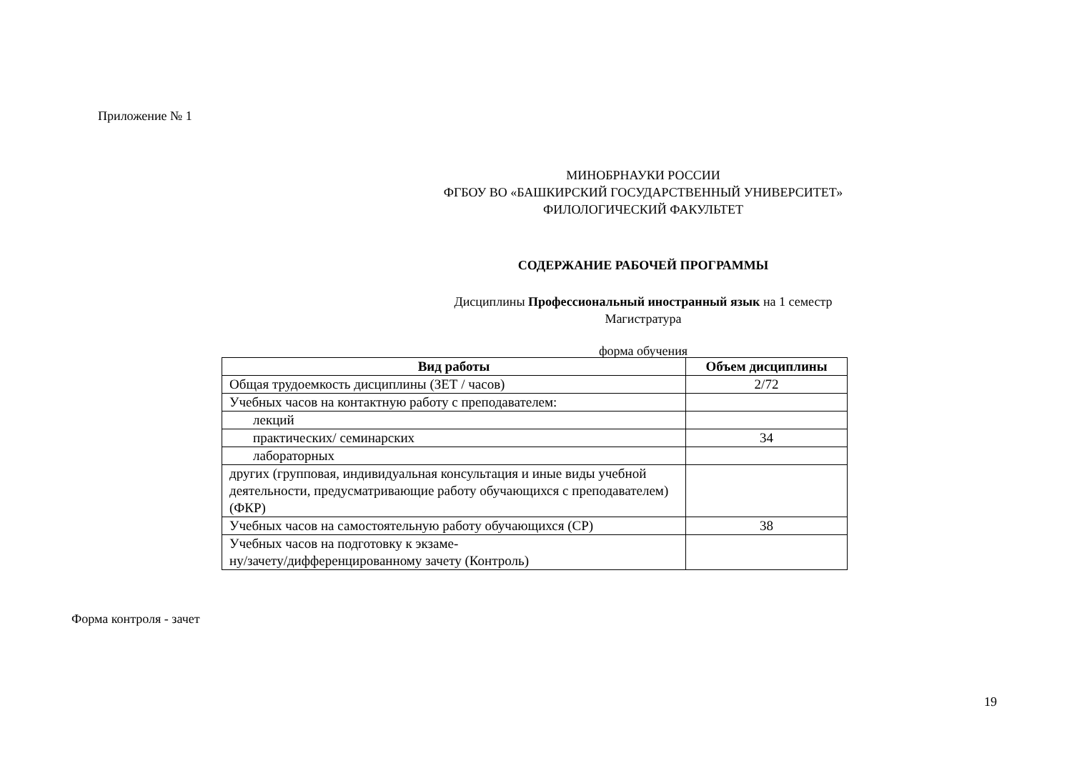Приложение № 1
МИНОБРНАУКИ РОССИИ
ФГБОУ ВО «БАШКИРСКИЙ ГОСУДАРСТВЕННЫЙ УНИВЕРСИТЕТ»
ФИЛОЛОГИЧЕСКИЙ ФАКУЛЬТЕТ
СОДЕРЖАНИЕ РАБОЧЕЙ ПРОГРАММЫ
Дисциплины Профессиональный иностранный язык на 1 семестр
Магистратура
форма обучения
| Вид работы | Объем дисциплины |
| --- | --- |
| Общая трудоемкость дисциплины (ЗЕТ / часов) | 2/72 |
| Учебных часов на контактную работу с преподавателем: | |
| лекций | |
| практических/ семинарских | 34 |
| лабораторных | |
| других (групповая, индивидуальная консультация и иные виды учебной деятельности, предусматривающие работу обучающихся с преподавателем) (ФКР) | |
| Учебных часов на самостоятельную работу обучающихся (СР) | 38 |
| Учебных часов на подготовку к экзаме- ну/зачету/дифференцированному зачету (Контроль) | |
Форма контроля - зачет
19